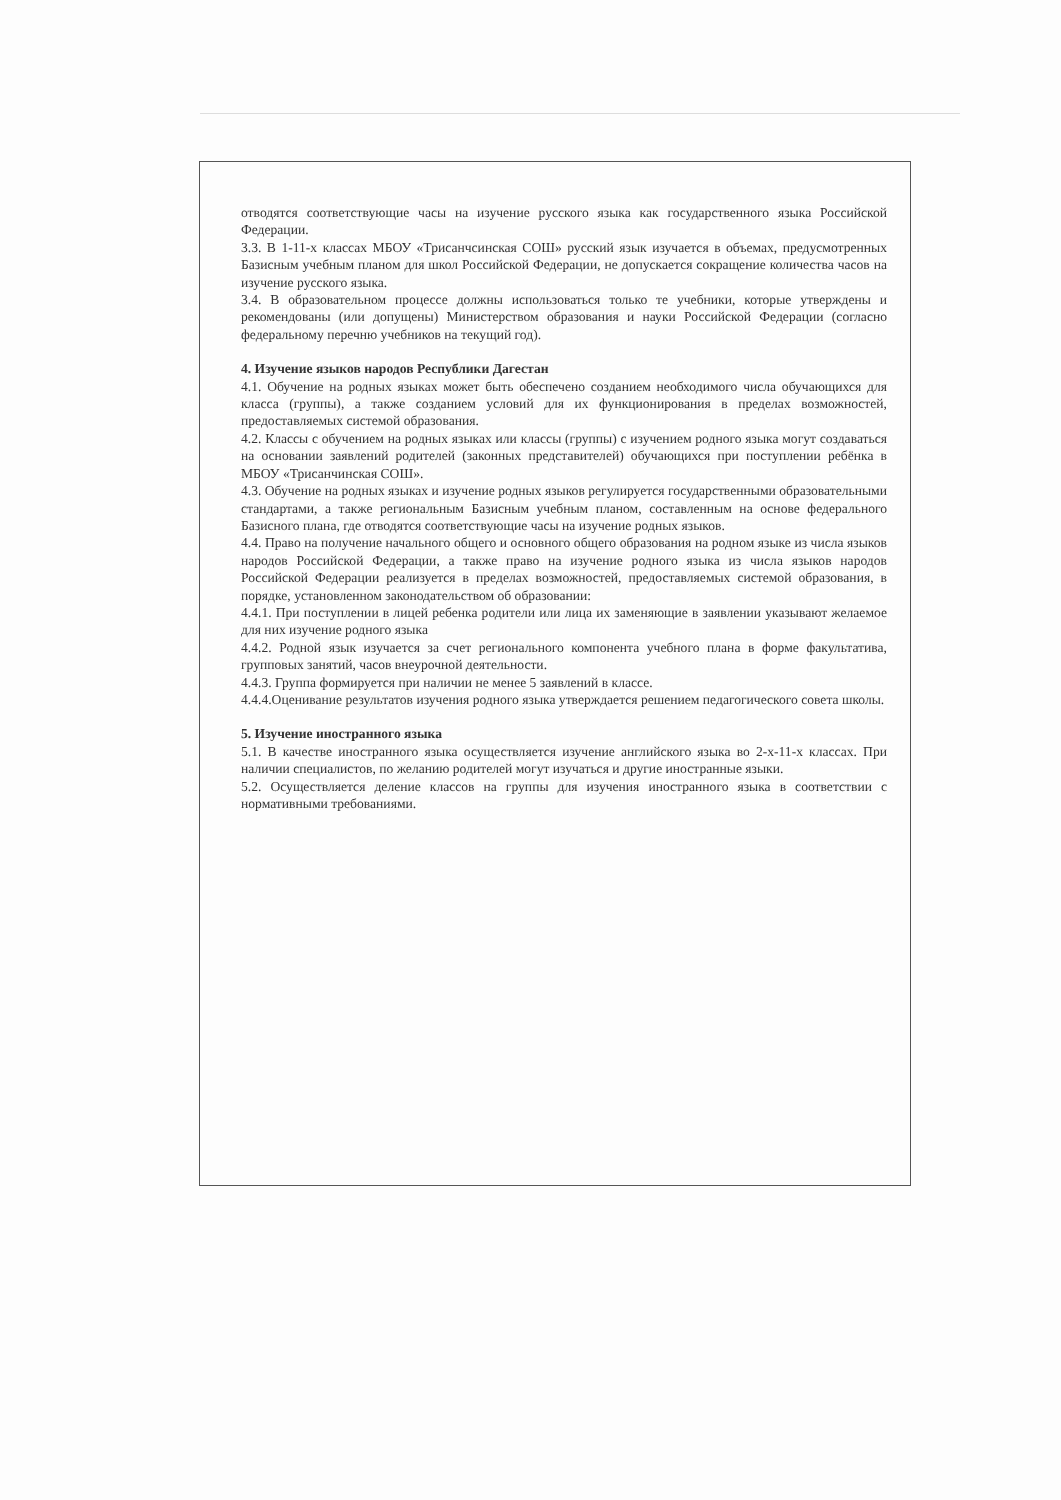отводятся соответствующие часы на изучение русского языка как государственного языка Российской Федерации.
3.3. В 1-11-х классах МБОУ «Трисанчсинская СОШ» русский язык изучается в объемах, предусмотренных Базисным учебным планом для школ Российской Федерации, не допускается сокращение количества часов на изучение русского языка.
3.4. В образовательном процессе должны использоваться только те учебники, которые утверждены и рекомендованы (или допущены) Министерством образования и науки Российской Федерации (согласно федеральному перечню учебников на текущий год).
4. Изучение языков народов Республики Дагестан
4.1. Обучение на родных языках может быть обеспечено созданием необходимого числа обучающихся для класса (группы), а также созданием условий для их функционирования в пределах возможностей, предоставляемых системой образования.
4.2. Классы с обучением на родных языках или классы (группы) с изучением родного языка могут создаваться на основании заявлений родителей (законных представителей) обучающихся при поступлении ребёнка в МБОУ «Трисанчинская СОШ».
4.3. Обучение на родных языках и изучение родных языков регулируется государственными образовательными стандартами, а также региональным Базисным учебным планом, составленным на основе федерального Базисного плана, где отводятся соответствующие часы на изучение родных языков.
4.4. Право на получение начального общего и основного общего образования на родном языке из числа языков народов Российской Федерации, а также право на изучение родного языка из числа языков народов Российской Федерации реализуется в пределах возможностей, предоставляемых системой образования, в порядке, установленном законодательством об образовании:
4.4.1. При поступлении в лицей ребенка родители или лица их заменяющие в заявлении указывают желаемое для них изучение родного языка
4.4.2. Родной язык изучается за счет регионального компонента учебного плана в форме факультатива, групповых занятий, часов внеурочной деятельности.
4.4.3. Группа формируется при наличии не менее 5 заявлений в классе.
4.4.4.Оценивание результатов изучения родного языка утверждается решением педагогического совета школы.
5. Изучение иностранного языка
5.1. В качестве иностранного языка осуществляется изучение английского языка во 2-х-11-х классах. При наличии специалистов, по желанию родителей могут изучаться и другие иностранные языки.
5.2. Осуществляется деление классов на группы для изучения иностранного языка в соответствии с нормативными требованиями.